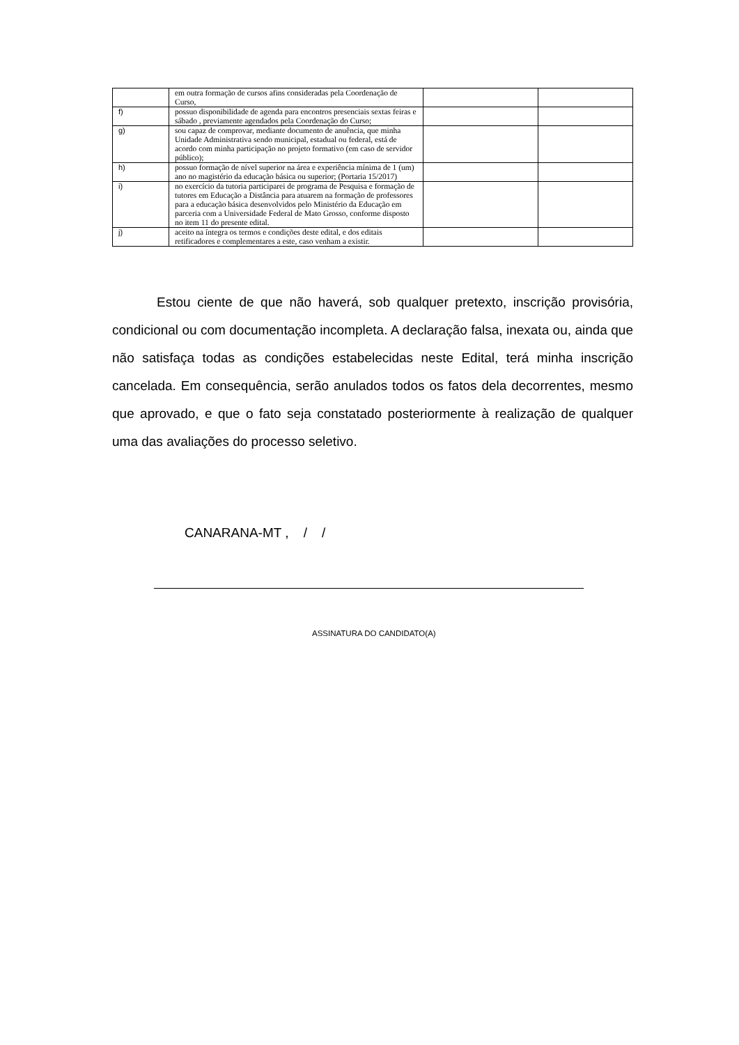| | em outra formação de cursos afins consideradas pela Coordenação de Curso, | | |
| f) | possuo disponibilidade de agenda para encontros presenciais sextas feiras e sábado , previamente agendados pela Coordenação do Curso; | | |
| g) | sou capaz de comprovar, mediante documento de anuência, que minha Unidade Administrativa sendo municipal, estadual ou federal, está de acordo com minha participação no projeto formativo (em caso de servidor público); | | |
| h) | possuo formação de nível superior na área e experiência mínima de 1 (um) ano no magistério da educação básica ou superior; (Portaria 15/2017) | | |
| i) | no exercício da tutoria participarei de programa de Pesquisa e formação de tutores em Educação a Distância para atuarem na formação de professores para a educação básica desenvolvidos pelo Ministério da Educação em parceria com a Universidade Federal de Mato Grosso, conforme disposto no item 11 do presente edital. | | |
| j) | aceito na íntegra os termos e condições deste edital, e dos editais retificadores e complementares a este, caso venham a existir. | | |
Estou ciente de que não haverá, sob qualquer pretexto, inscrição provisória, condicional ou com documentação incompleta. A declaração falsa, inexata ou, ainda que não satisfaça todas as condições estabelecidas neste Edital, terá minha inscrição cancelada. Em consequência, serão anulados todos os fatos dela decorrentes, mesmo que aprovado, e que o fato seja constatado posteriormente à realização de qualquer uma das avaliações do processo seletivo.
CANARANA-MT , / /
ASSINATURA DO CANDIDATO(A)